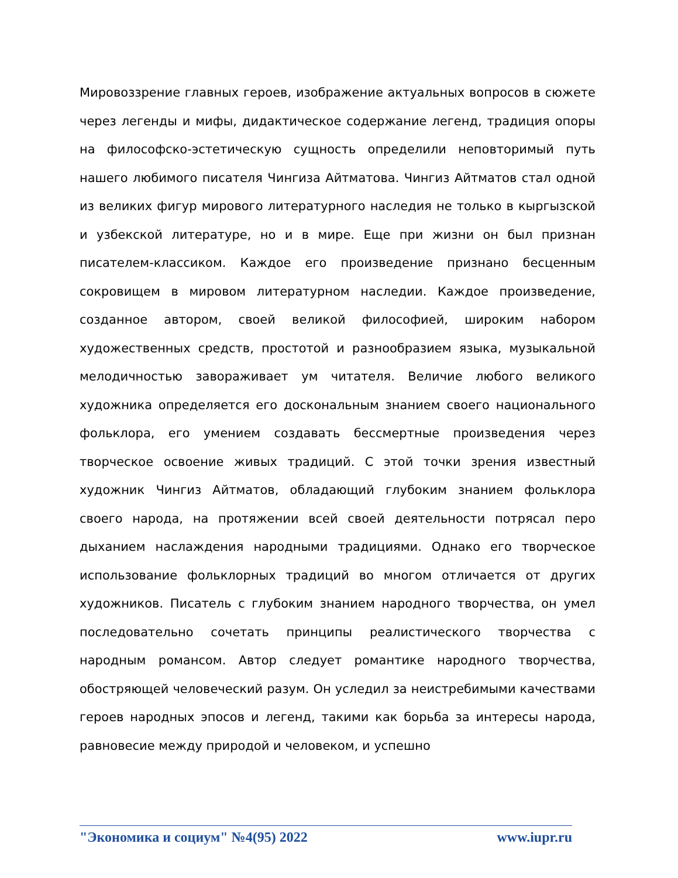Мировоззрение главных героев, изображение актуальных вопросов в сюжете через легенды и мифы, дидактическое содержание легенд, традиция опоры на философско-эстетическую сущность определили неповторимый путь нашего любимого писателя Чингиза Айтматова. Чингиз Айтматов стал одной из великих фигур мирового литературного наследия не только в кыргызской и узбекской литературе, но и в мире. Еще при жизни он был признан писателем-классиком. Каждое его произведение признано бесценным сокровищем в мировом литературном наследии. Каждое произведение, созданное автором, своей великой философией, широким набором художественных средств, простотой и разнообразием языка, музыкальной мелодичностью завораживает ум читателя. Величие любого великого художника определяется его доскональным знанием своего национального фольклора, его умением создавать бессмертные произведения через творческое освоение живых традиций. С этой точки зрения известный художник Чингиз Айтматов, обладающий глубоким знанием фольклора своего народа, на протяжении всей своей деятельности потрясал перо дыханием наслаждения народными традициями. Однако его творческое использование фольклорных традиций во многом отличается от других художников. Писатель с глубоким знанием народного творчества, он умел последовательно сочетать принципы реалистического творчества с народным романсом. Автор следует романтике народного творчества, обостряющей человеческий разум. Он уследил за неистребимыми качествами героев народных эпосов и легенд, такими как борьба за интересы народа, равновесие между природой и человеком, и успешно
"Экономика и социум" №4(95) 2022 www.iupr.ru